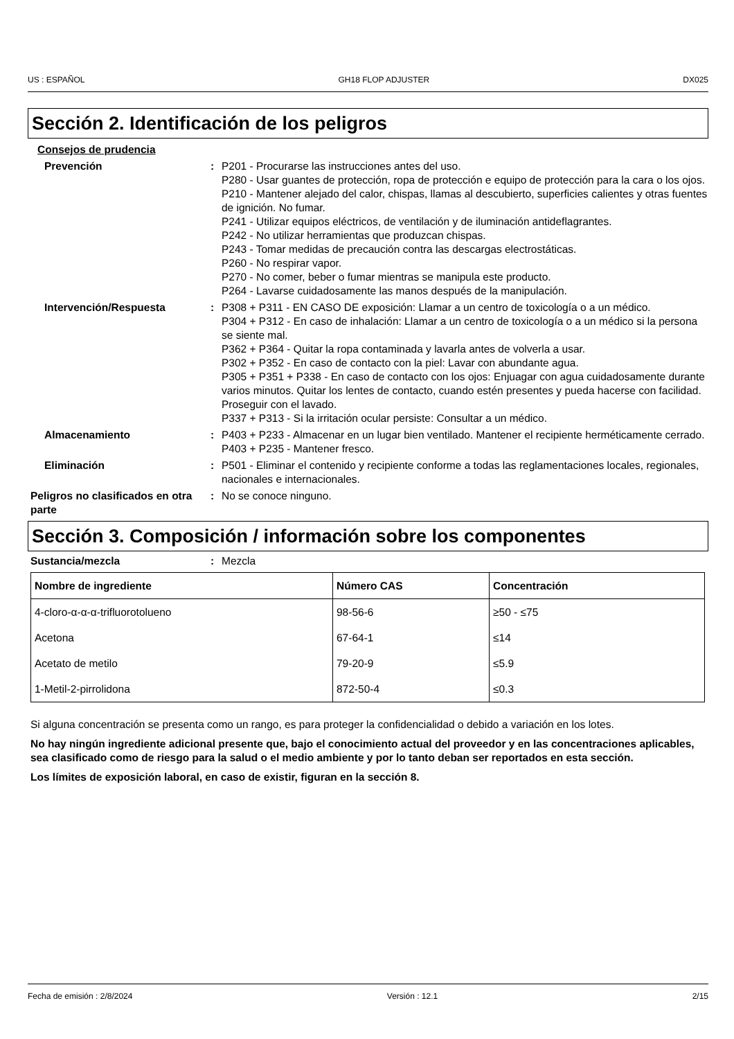US : ESPAÑOL GH18 FLOP ADJUSTER DX025
Sección 2. Identificación de los peligros
Consejos de prudencia
Prevención : P201 - Procurarse las instrucciones antes del uso.
P280 - Usar guantes de protección, ropa de protección e equipo de protección para la cara o los ojos.
P210 - Mantener alejado del calor, chispas, llamas al descubierto, superficies calientes y otras fuentes de ignición. No fumar.
P241 - Utilizar equipos eléctricos, de ventilación y de iluminación antideflagrantes.
P242 - No utilizar herramientas que produzcan chispas.
P243 - Tomar medidas de precaución contra las descargas electrostáticas.
P260 - No respirar vapor.
P270 - No comer, beber o fumar mientras se manipula este producto.
P264 - Lavarse cuidadosamente las manos después de la manipulación.
Intervención/Respuesta : P308 + P311 - EN CASO DE exposición: Llamar a un centro de toxicología o a un médico.
P304 + P312 - En caso de inhalación: Llamar a un centro de toxicología o a un médico si la persona se siente mal.
P362 + P364 - Quitar la ropa contaminada y lavarla antes de volverla a usar.
P302 + P352 - En caso de contacto con la piel: Lavar con abundante agua.
P305 + P351 + P338 - En caso de contacto con los ojos: Enjuagar con agua cuidadosamente durante varios minutos. Quitar los lentes de contacto, cuando estén presentes y pueda hacerse con facilidad. Proseguir con el lavado.
P337 + P313 - Si la irritación ocular persiste: Consultar a un médico.
Almacenamiento : P403 + P233 - Almacenar en un lugar bien ventilado. Mantener el recipiente herméticamente cerrado.
P403 + P235 - Mantener fresco.
Eliminación : P501 - Eliminar el contenido y recipiente conforme a todas las reglamentaciones locales, regionales, nacionales e internacionales.
Peligros no clasificados en otra parte
: No se conoce ninguno.
Sección 3. Composición / información sobre los componentes
Sustancia/mezcla : Mezcla
| Nombre de ingrediente | Número CAS | Concentración |
| --- | --- | --- |
| 4-cloro-α-α-α-trifluorotolueno | 98-56-6 | ≥50 - ≤75 |
| Acetona | 67-64-1 | ≤14 |
| Acetato de metilo | 79-20-9 | ≤5.9 |
| 1-Metil-2-pirrolidona | 872-50-4 | ≤0.3 |
Si alguna concentración se presenta como un rango, es para proteger la confidencialidad o debido a variación en los lotes.
No hay ningún ingrediente adicional presente que, bajo el conocimiento actual del proveedor y en las concentraciones aplicables, sea clasificado como de riesgo para la salud o el medio ambiente y por lo tanto deban ser reportados en esta sección.
Los límites de exposición laboral, en caso de existir, figuran en la sección 8.
Fecha de emisión : 2/8/2024 Versión : 12.1 2/15